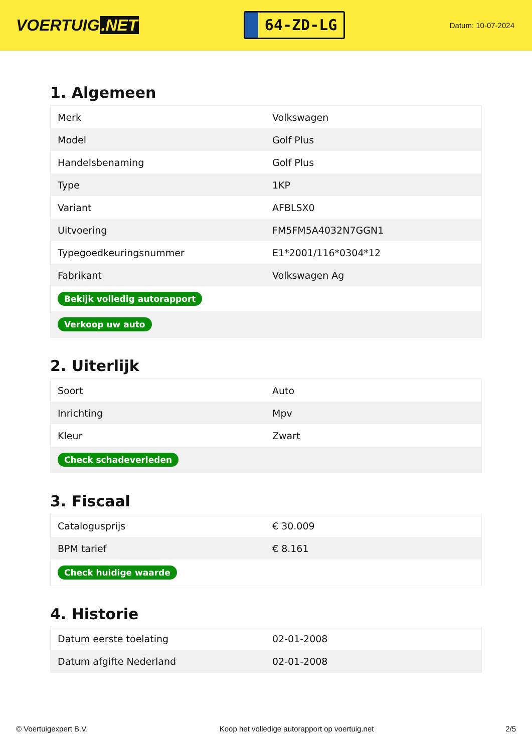VOERTUIG.NET
64-ZD-LG
Datum: 10-07-2024
1. Algemeen
| Merk | Volkswagen |
| Model | Golf Plus |
| Handelsbenaming | Golf Plus |
| Type | 1KP |
| Variant | AFBLSX0 |
| Uitvoering | FM5FM5A4032N7GGN1 |
| Typegoedkeuringsnummer | E1*2001/116*0304*12 |
| Fabrikant | Volkswagen Ag |
| Bekijk volledig autorapport | |
| Verkoop uw auto | |
2. Uiterlijk
| Soort | Auto |
| Inrichting | Mpv |
| Kleur | Zwart |
| Check schadeverleden | |
3. Fiscaal
| Catalogusprijs | € 30.009 |
| BPM tarief | € 8.161 |
| Check huidige waarde | |
4. Historie
| Datum eerste toelating | 02-01-2008 |
| Datum afgifte Nederland | 02-01-2008 |
© Voertuigexpert B.V. Koop het volledige autorapport op voertuig.net 2/5